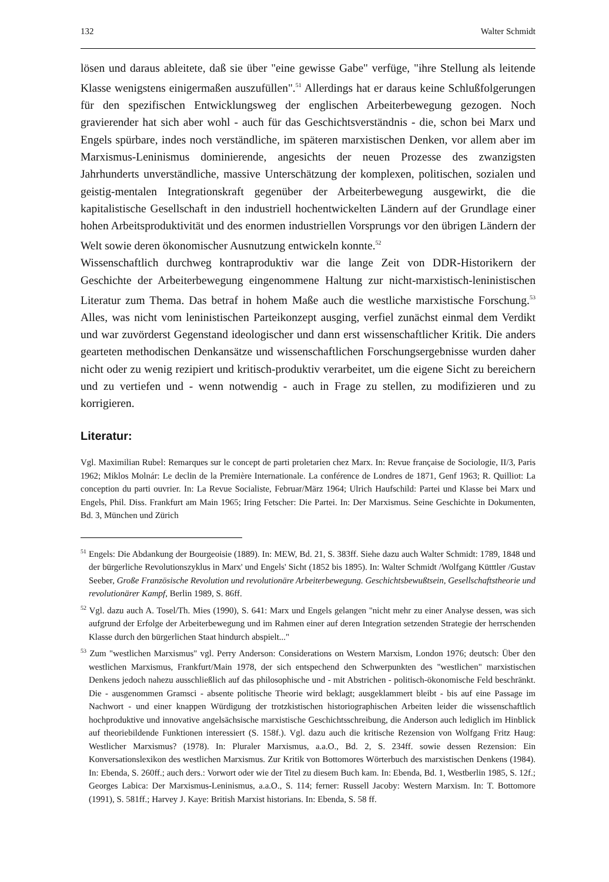132 Walter Schmidt
lösen und daraus ableitete, daß sie über "eine gewisse Gabe" verfüge, "ihre Stellung als leitende Klasse wenigstens einigermaßen auszufüllen".<sup>51</sup> Allerdings hat er daraus keine Schlußfolgerungen für den spezifischen Entwicklungsweg der englischen Arbeiterbewegung gezogen. Noch gravierender hat sich aber wohl - auch für das Geschichtsverständnis - die, schon bei Marx und Engels spürbare, indes noch verständliche, im späteren marxistischen Denken, vor allem aber im Marxismus-Leninismus dominierende, angesichts der neuen Prozesse des zwanzigsten Jahrhunderts unverständliche, massive Unterschätzung der komplexen, politischen, sozialen und geistig-mentalen Integrationskraft gegenüber der Arbeiterbewegung ausgewirkt, die die kapitalistische Gesellschaft in den industriell hochentwickelten Ländern auf der Grundlage einer hohen Arbeitsproduktivität und des enormen industriellen Vorsprungs vor den übrigen Ländern der Welt sowie deren ökonomischer Ausnutzung entwickeln konnte.<sup>52</sup>
Wissenschaftlich durchweg kontraproduktiv war die lange Zeit von DDR-Historikern der Geschichte der Arbeiterbewegung eingenommene Haltung zur nicht-marxistisch-leninistischen Literatur zum Thema. Das betraf in hohem Maße auch die westliche marxistische Forschung.<sup>53</sup> Alles, was nicht vom leninistischen Parteikonzept ausging, verfiel zunächst einmal dem Verdikt und war zuvörderst Gegenstand ideologischer und dann erst wissenschaftlicher Kritik. Die anders gearteten methodischen Denkansätze und wissenschaftlichen Forschungsergebnisse wurden daher nicht oder zu wenig rezipiert und kritisch-produktiv verarbeitet, um die eigene Sicht zu bereichern und zu vertiefen und - wenn notwendig - auch in Frage zu stellen, zu modifizieren und zu korrigieren.
Literatur:
Vgl. Maximilian Rubel: Remarques sur le concept de parti proletarien chez Marx. In: Revue française de Sociologie, II/3, Paris 1962; Miklos Molnár: Le declin de la Première Internationale. La conférence de Londres de 1871, Genf 1963; R. Quilliot: La conception du parti ouvrier. In: La Revue Socialiste, Februar/März 1964; Ulrich Haufschild: Partei und Klasse bei Marx und Engels, Phil. Diss. Frankfurt am Main 1965; Iring Fetscher: Die Partei. In: Der Marxismus. Seine Geschichte in Dokumenten, Bd. 3, München und Zürich
<sup>51</sup> Engels: Die Abdankung der Bourgeoisie (1889). In: MEW, Bd. 21, S. 383ff. Siehe dazu auch Walter Schmidt: 1789, 1848 und der bürgerliche Revolutionszyklus in Marx' und Engels' Sicht (1852 bis 1895). In: Walter Schmidt /Wolfgang Kütttler /Gustav Seeber, Große Französische Revolution und revolutionäre Arbeiterbewegung. Geschichtsbewußtsein, Gesellschaftstheorie und revolutionärer Kampf, Berlin 1989, S. 86ff.
<sup>52</sup> Vgl. dazu auch A. Tosel/Th. Mies (1990), S. 641: Marx und Engels gelangen "nicht mehr zu einer Analyse dessen, was sich aufgrund der Erfolge der Arbeiterbewegung und im Rahmen einer auf deren Integration setzenden Strategie der herrschenden Klasse durch den bürgerlichen Staat hindurch abspielt..."
<sup>53</sup> Zum "westlichen Marxismus" vgl. Perry Anderson: Considerations on Western Marxism, London 1976; deutsch: Über den westlichen Marxismus, Frankfurt/Main 1978, der sich entspechend den Schwerpunkten des "westlichen" marxistischen Denkens jedoch nahezu ausschließlich auf das philosophische und - mit Abstrichen - politisch-ökonomische Feld beschränkt. Die - ausgenommen Gramsci - absente politische Theorie wird beklagt; ausgeklammert bleibt - bis auf eine Passage im Nachwort - und einer knappen Würdigung der trotzkistischen historiographischen Arbeiten leider die wissenschaftlich hochproduktive und innovative angelsächsische marxistische Geschichtsschreibung, die Anderson auch lediglich im Hinblick auf theoriebildende Funktionen interessiert (S. 158f.). Vgl. dazu auch die kritische Rezension von Wolfgang Fritz Haug: Westlicher Marxismus? (1978). In: Pluraler Marxismus, a.a.O., Bd. 2, S. 234ff. sowie dessen Rezension: Ein Konversationslexikon des westlichen Marxismus. Zur Kritik von Bottomores Wörterbuch des marxistischen Denkens (1984). In: Ebenda, S. 260ff.; auch ders.: Vorwort oder wie der Titel zu diesem Buch kam. In: Ebenda, Bd. 1, Westberlin 1985, S. 12f.; Georges Labica: Der Marxismus-Leninismus, a.a.O., S. 114; ferner: Russell Jacoby: Western Marxism. In: T. Bottomore (1991), S. 581ff.; Harvey J. Kaye: British Marxist historians. In: Ebenda, S. 58 ff.